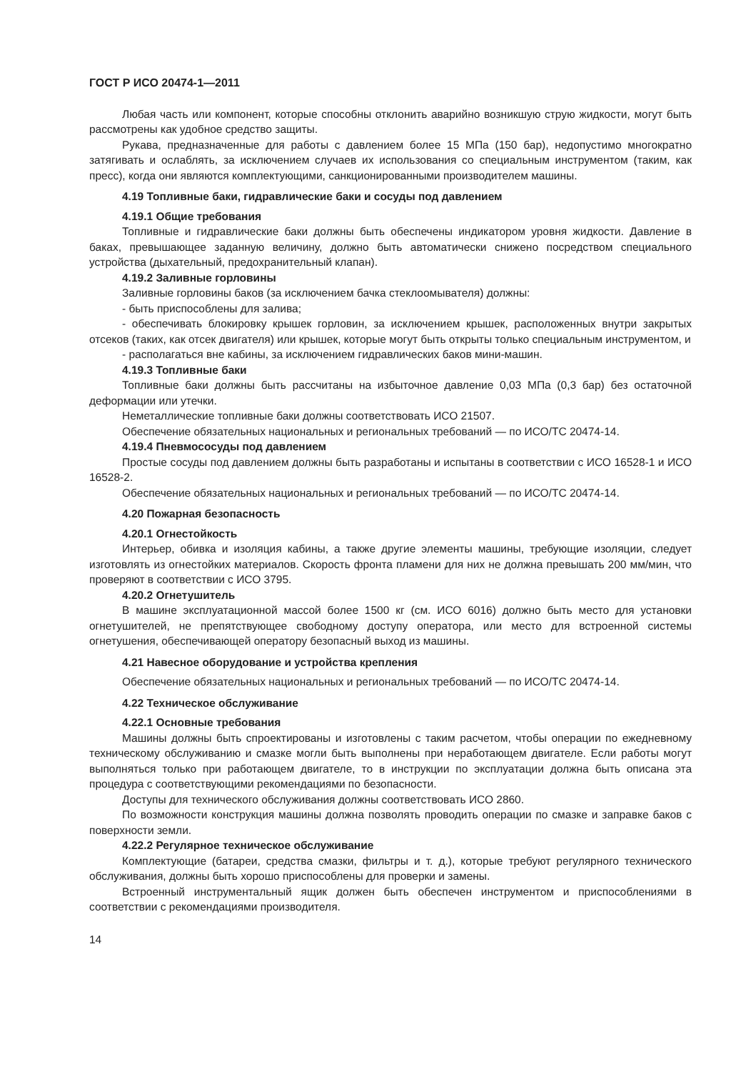ГОСТ Р ИСО 20474-1—2011
Любая часть или компонент, которые способны отклонить аварийно возникшую струю жидкости, могут быть рассмотрены как удобное средство защиты.
Рукава, предназначенные для работы с давлением более 15 МПа (150 бар), недопустимо многократно затягивать и ослаблять, за исключением случаев их использования со специальным инструментом (таким, как пресс), когда они являются комплектующими, санкционированными производителем машины.
4.19 Топливные баки, гидравлические баки и сосуды под давлением
4.19.1 Общие требования
Топливные и гидравлические баки должны быть обеспечены индикатором уровня жидкости. Давление в баках, превышающее заданную величину, должно быть автоматически снижено посредством специального устройства (дыхательный, предохранительный клапан).
4.19.2 Заливные горловины
Заливные горловины баков (за исключением бачка стеклоомывателя) должны:
- быть приспособлены для залива;
- обеспечивать блокировку крышек горловин, за исключением крышек, расположенных внутри закрытых отсеков (таких, как отсек двигателя) или крышек, которые могут быть открыты только специальным инструментом, и
- располагаться вне кабины, за исключением гидравлических баков мини-машин.
4.19.3 Топливные баки
Топливные баки должны быть рассчитаны на избыточное давление 0,03 МПа (0,3 бар) без остаточной деформации или утечки.
Неметаллические топливные баки должны соответствовать ИСО 21507.
Обеспечение обязательных национальных и региональных требований — по ИСО/ТС 20474-14.
4.19.4 Пневмососуды под давлением
Простые сосуды под давлением должны быть разработаны и испытаны в соответствии с ИСО 16528-1 и ИСО 16528-2.
Обеспечение обязательных национальных и региональных требований — по ИСО/ТС 20474-14.
4.20 Пожарная безопасность
4.20.1 Огнестойкость
Интерьер, обивка и изоляция кабины, а также другие элементы машины, требующие изоляции, следует изготовлять из огнестойких материалов. Скорость фронта пламени для них не должна превышать 200 мм/мин, что проверяют в соответствии с ИСО 3795.
4.20.2 Огнетушитель
В машине эксплуатационной массой более 1500 кг (см. ИСО 6016) должно быть место для установки огнетушителей, не препятствующее свободному доступу оператора, или место для встроенной системы огнетушения, обеспечивающей оператору безопасный выход из машины.
4.21 Навесное оборудование и устройства крепления
Обеспечение обязательных национальных и региональных требований — по ИСО/ТС 20474-14.
4.22 Техническое обслуживание
4.22.1 Основные требования
Машины должны быть спроектированы и изготовлены с таким расчетом, чтобы операции по ежедневному техническому обслуживанию и смазке могли быть выполнены при неработающем двигателе. Если работы могут выполняться только при работающем двигателе, то в инструкции по эксплуатации должна быть описана эта процедура с соответствующими рекомендациями по безопасности.
Доступы для технического обслуживания должны соответствовать ИСО 2860.
По возможности конструкция машины должна позволять проводить операции по смазке и заправке баков с поверхности земли.
4.22.2 Регулярное техническое обслуживание
Комплектующие (батареи, средства смазки, фильтры и т. д.), которые требуют регулярного технического обслуживания, должны быть хорошо приспособлены для проверки и замены.
Встроенный инструментальный ящик должен быть обеспечен инструментом и приспособлениями в соответствии с рекомендациями производителя.
14